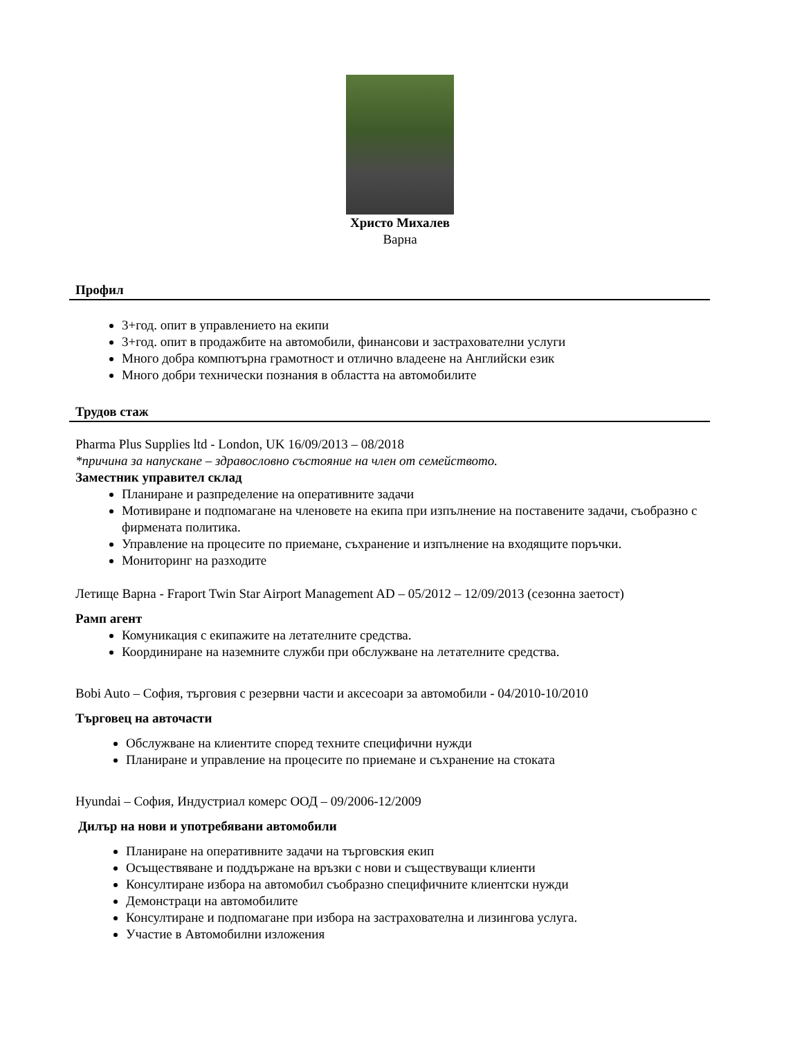Христо Михалев
Варна
Профил
3+год. опит в управлението на екипи
3+год. опит в продажбите на автомобили, финансови и застрахователни услуги
Много добра компютърна грамотност и отлично владеене на Английски език
Много добри технически познания в областта на автомобилите
Трудов стаж
Pharma Plus Supplies ltd - London, UK 16/09/2013 – 08/2018
*причина за напускане – здравословно състояние на член от семейството.
Заместник управител склад
Планиране и разпределение на оперативните задачи
Мотивиране и подпомагане на членовете на екипа при изпълнение на поставените задачи, съобразно с фирмената политика.
Управление на процесите по приемане, съхранение и изпълнение на входящите поръчки.
Мониторинг на разходите
Летище Варна - Fraport Twin Star Airport Management AD – 05/2012 – 12/09/2013 (сезонна заетост)
Рамп агент
Комуникация с екипажите на летателните средства.
Координиране на наземните служби при обслужване на летателните средства.
Bobi Auto – София, търговия с резервни части и аксесоари за автомобили - 04/2010-10/2010
Търговец на авточасти
Обслужване на клиентите според техните специфични нужди
Планиране и управление на процесите по приемане и съхранение на стоката
Hyundai – София, Индустриал комерс ООД – 09/2006-12/2009
Дилър на нови и употребявани автомобили
Планиране на оперативните задачи на търговския екип
Осъществяване и поддържане на връзки с нови и съществуващи клиенти
Консултиране избора на автомобил съобразно специфичните клиентски нужди
Демонстраци на автомобилите
Консултиране и подпомагане при избора на застрахователна и лизингова услуга.
Участие в Автомобилни изложения